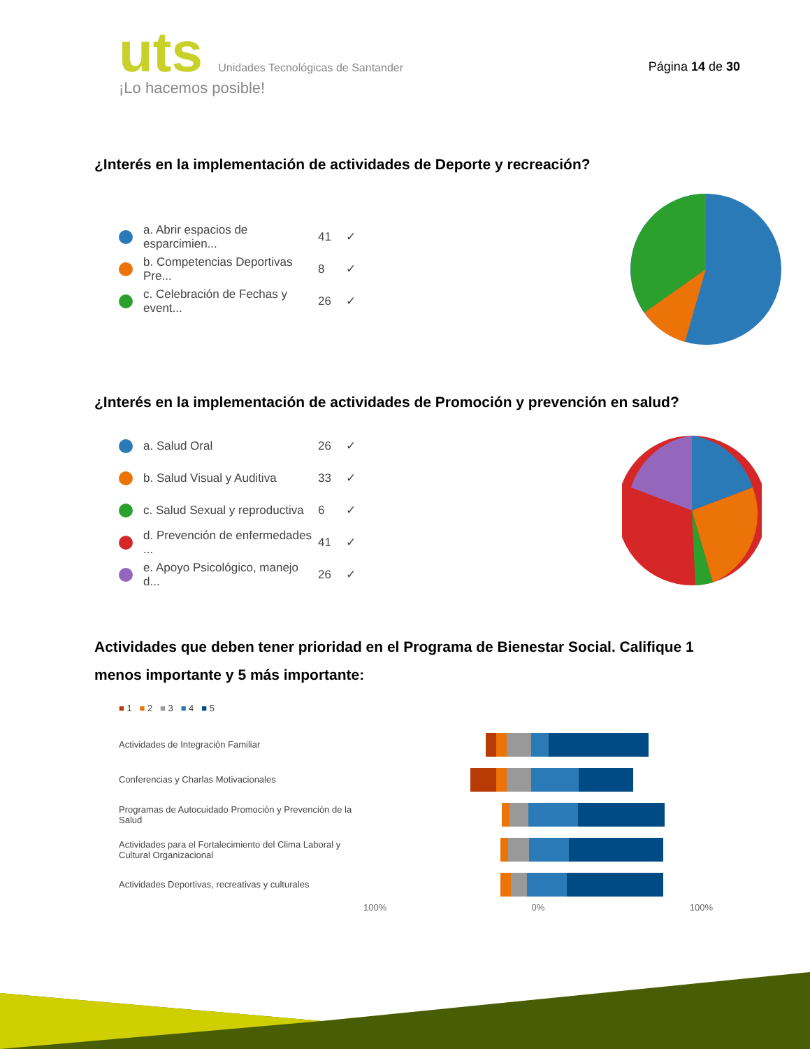uts Unidades Tecnológicas de Santander
¡Lo hacemos posible!
Página 14 de 30
¿Interés en la implementación de actividades de Deporte y recreación?
a. Abrir espacios de esparcimien... 41 ✓
b. Competencias Deportivas Pre... 8 ✓
c. Celebración de Fechas y event... 26 ✓
¿Interés en la implementación de actividades de Promoción y prevención en salud?
a. Salud Oral 26 ✓
b. Salud Visual y Auditiva 33 ✓
c. Salud Sexual y reproductiva 6 ✓
d. Prevención de enfermedades ... 41 ✓
e. Apoyo Psicológico, manejo d... 26 ✓
Actividades que deben tener prioridad en el Programa de Bienestar Social. Califique 1 menos importante y 5 más importante:
■ 1 ■ 2 ■ 3 ■ 4 ■ 5
Actividades de Integración Familiar
Conferencias y Charlas Motivacionales
Programas de Autocuidado Promoción y Prevención de la Salud
Actividades para el Fortalecimiento del Clima Laboral y Cultural Organizacional
Actividades Deportivas, recreativas y culturales
100% 0% 100%